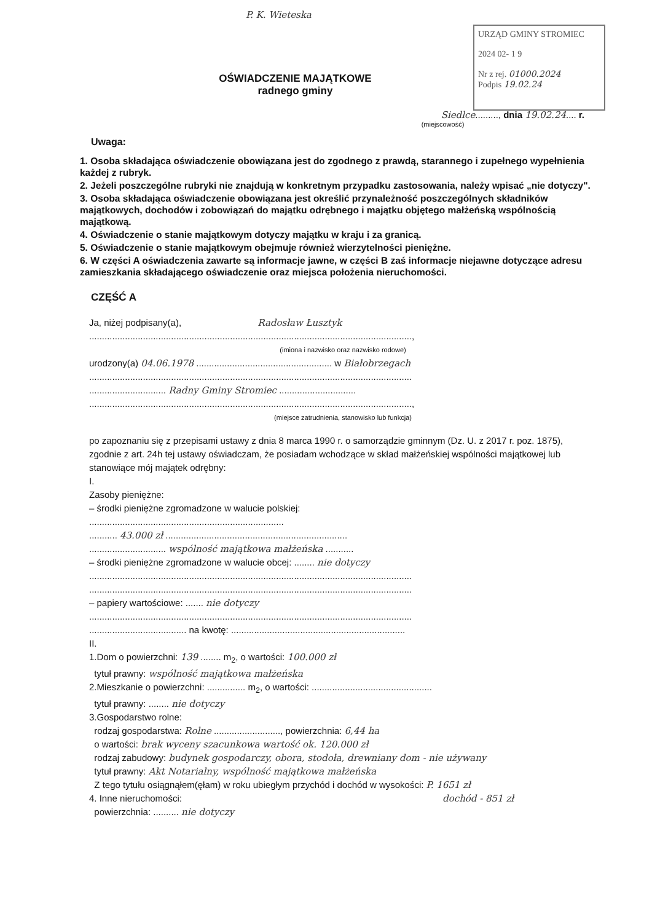P. K. Wieteska
URZĄD GMINY STROMIEC
2024 02- 1 9
Nr z rej. 01000.2024
Podpis 19.02.24
OŚWIADCZENIE MAJĄTKOWE
radnego gminy
Siedlce........., dnia 19.02.24.... r.
(miejscowość)
Uwaga:
1. Osoba składająca oświadczenie obowiązana jest do zgodnego z prawdą, starannego i zupełnego wypełnienia każdej z rubryk.
2. Jeżeli poszczególne rubryki nie znajdują w konkretnym przypadku zastosowania, należy wpisać „nie dotyczy".
3. Osoba składająca oświadczenie obowiązana jest określić przynależność poszczególnych składników majątkowych, dochodów i zobowiązań do majątku odrębnego i majątku objętego małżeńską wspólnością majątkową.
4. Oświadczenie o stanie majątkowym dotyczy majątku w kraju i za granicą.
5. Oświadczenie o stanie majątkowym obejmuje również wierzytelności pieniężne.
6. W części A oświadczenia zawarte są informacje jawne, w części B zaś informacje niejawne dotyczące adresu zamieszkania składającego oświadczenie oraz miejsca położenia nieruchomości.
CZĘŚĆ A
Ja, niżej podpisany(a), Radosław Łusztyk
..............................................................................................................................,
(imiona i nazwisko oraz nazwisko rodowe)
urodzony(a) 04.06.1978 ..................................................... w Białobrzegach
..............................................................................................................................
.............................. Radny Gminy Stromiec ..............................
..............................................................................................................................,
(miejsce zatrudnienia, stanowisko lub funkcja)
po zapoznaniu się z przepisami ustawy z dnia 8 marca 1990 r. o samorządzie gminnym (Dz. U. z 2017 r. poz. 1875), zgodnie z art. 24h tej ustawy oświadczam, że posiadam wchodzące w skład małżeńskiej wspólności majątkowej lub stanowiące mój majątek odrębny:
I.
Zasoby pieniężne:
– środki pieniężne zgromadzone w walucie polskiej:
............................................................................
........... 43.000 zł .......................................................................
.............................. wspólność majątkowa małżeńska ...........
– środki pieniężne zgromadzone w walucie obcej: ........ nie dotyczy
..............................................................................................................................
..............................................................................................................................
– papiery wartościowe: ....... nie dotyczy
..............................................................................................................................
...................................... na kwotę: ....................................................................
II.
1.Dom o powierzchni: 139 ........ m<sub>2</sub>, o wartości: 100.000 zł
tytuł prawny: wspólność majątkowa małżeńska
2.Mieszkanie o powierzchni: ............... m<sub>2</sub>, o wartości: ...............................................
tytuł prawny: ........ nie dotyczy
3.Gospodarstwo rolne:
rodzaj gospodarstwa: Rolne .........................., powierzchnia: 6,44 ha
o wartości: brak wyceny szacunkowa wartość ok. 120.000 zł
rodzaj zabudowy: budynek gospodarczy, obora, stodoła, drewniany dom - nie używany
tytuł prawny: Akt Notarialny, wspólność majątkowa małżeńska
Z tego tytułu osiągnąłem(ęłam) w roku ubiegłym przychód i dochód w wysokości: P. 1651 zł
4. Inne nieruchomości: dochód - 851 zł
powierzchnia: .......... nie dotyczy